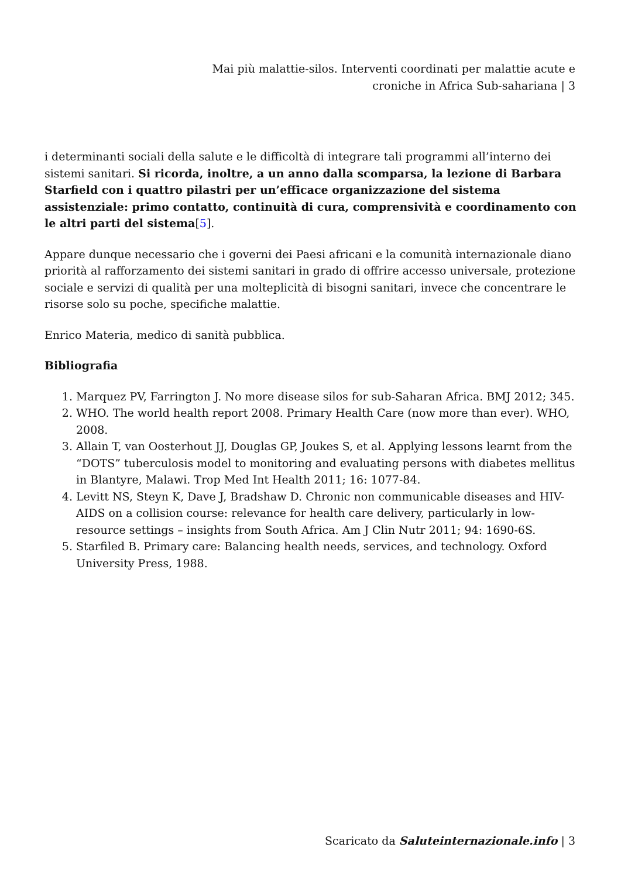Mai più malattie-silos. Interventi coordinati per malattie acute e croniche in Africa Sub-sahariana | 3
i determinanti sociali della salute e le difficoltà di integrare tali programmi all’interno dei sistemi sanitari. Si ricorda, inoltre, a un anno dalla scomparsa, la lezione di Barbara Starfield con i quattro pilastri per un’efficace organizzazione del sistema assistenziale: primo contatto, continuità di cura, comprensività e coordinamento con le altri parti del sistema[5].
Appare dunque necessario che i governi dei Paesi africani e la comunità internazionale diano priorità al rafforzamento dei sistemi sanitari in grado di offrire accesso universale, protezione sociale e servizi di qualità per una molteplicità di bisogni sanitari, invece che concentrare le risorse solo su poche, specifiche malattie.
Enrico Materia, medico di sanità pubblica.
Bibliografia
1. Marquez PV, Farrington J. No more disease silos for sub-Saharan Africa. BMJ 2012; 345.
2. WHO. The world health report 2008. Primary Health Care (now more than ever). WHO, 2008.
3. Allain T, van Oosterhout JJ, Douglas GP, Joukes S, et al. Applying lessons learnt from the “DOTS” tuberculosis model to monitoring and evaluating persons with diabetes mellitus in Blantyre, Malawi. Trop Med Int Health 2011; 16: 1077-84.
4. Levitt NS, Steyn K, Dave J, Bradshaw D. Chronic non communicable diseases and HIV-AIDS on a collision course: relevance for health care delivery, particularly in low-resource settings – insights from South Africa. Am J Clin Nutr 2011; 94: 1690-6S.
5. Starfiled B. Primary care: Balancing health needs, services, and technology. Oxford University Press, 1988.
Scaricato da Saluteinternazionale.info | 3